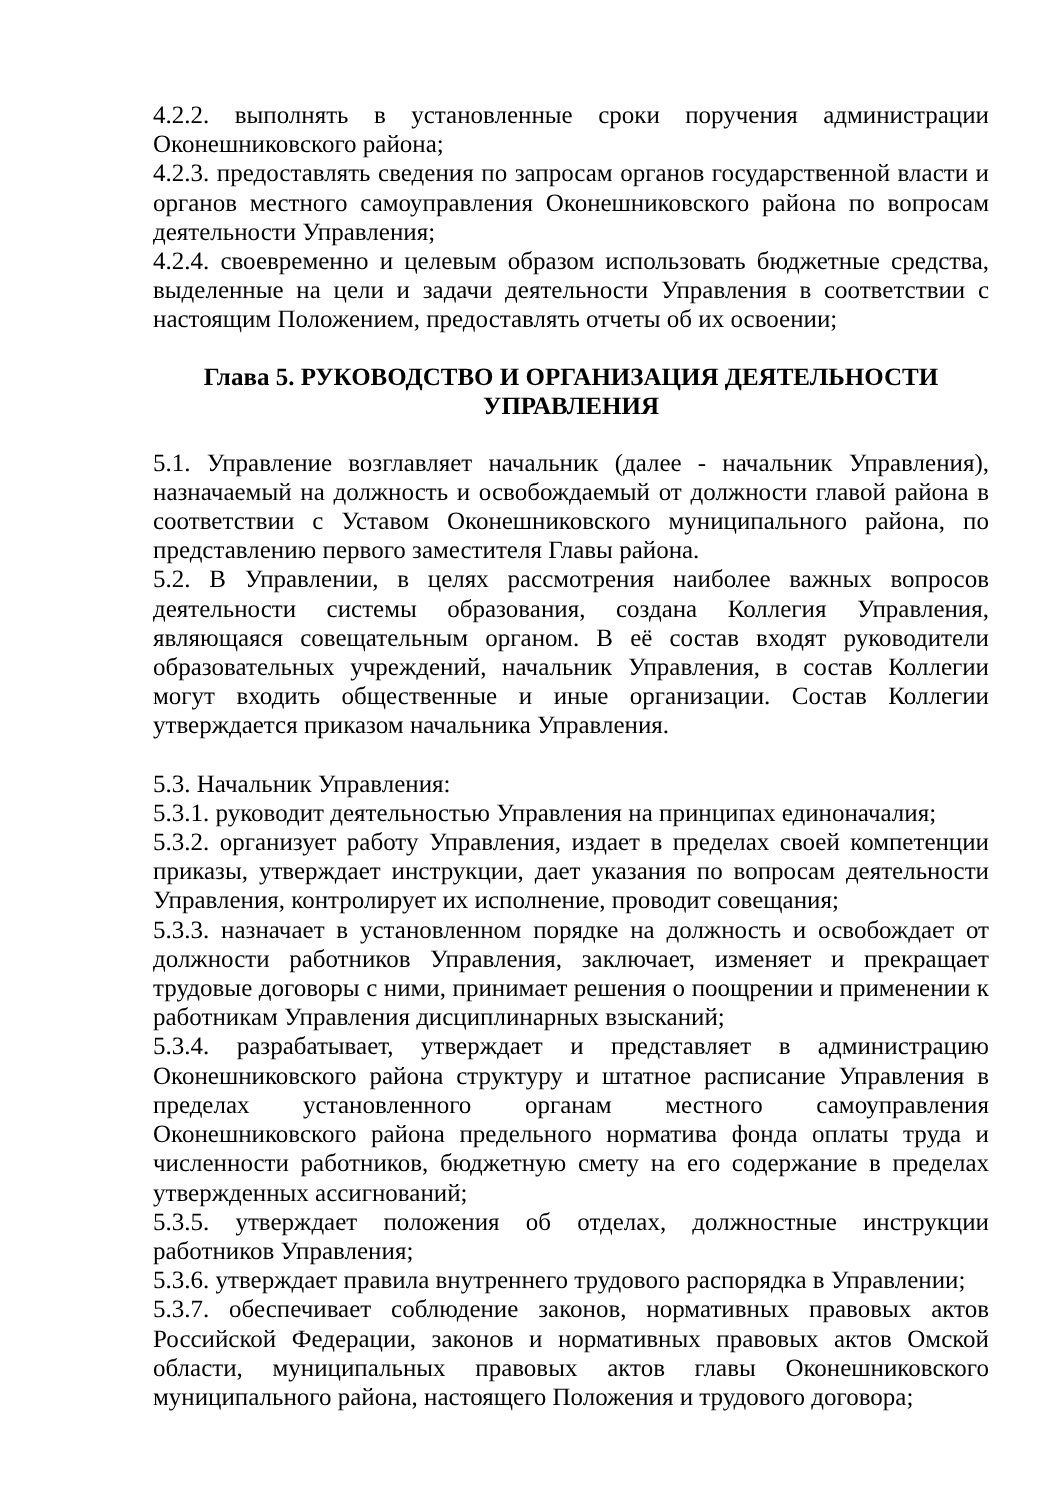4.2.2. выполнять в установленные сроки поручения администрации Оконешниковского района;
4.2.3. предоставлять сведения по запросам органов государственной власти и органов местного самоуправления Оконешниковского района по вопросам деятельности Управления;
4.2.4. своевременно и целевым образом использовать бюджетные средства, выделенные на цели и задачи деятельности Управления в соответствии с настоящим Положением, предоставлять отчеты об их освоении;
Глава 5. РУКОВОДСТВО И ОРГАНИЗАЦИЯ ДЕЯТЕЛЬНОСТИ УПРАВЛЕНИЯ
5.1. Управление возглавляет начальник (далее - начальник Управления), назначаемый на должность и освобождаемый от должности главой района в соответствии с Уставом Оконешниковского муниципального района, по представлению первого заместителя Главы района.
5.2. В Управлении, в целях рассмотрения наиболее важных вопросов деятельности системы образования, создана Коллегия Управления, являющаяся совещательным органом. В её состав входят руководители образовательных учреждений, начальник Управления, в состав Коллегии могут входить общественные и иные организации. Состав Коллегии утверждается приказом начальника Управления.
5.3. Начальник Управления:
5.3.1. руководит деятельностью Управления на принципах единоначалия;
5.3.2. организует работу Управления, издает в пределах своей компетенции приказы, утверждает инструкции, дает указания по вопросам деятельности Управления, контролирует их исполнение, проводит совещания;
5.3.3. назначает в установленном порядке на должность и освобождает от должности работников Управления, заключает, изменяет и прекращает трудовые договоры с ними, принимает решения о поощрении и применении к работникам Управления дисциплинарных взысканий;
5.3.4. разрабатывает, утверждает и представляет в администрацию Оконешниковского района структуру и штатное расписание Управления в пределах установленного органам местного самоуправления Оконешниковского района предельного норматива фонда оплаты труда и численности работников, бюджетную смету на его содержание в пределах утвержденных ассигнований;
5.3.5. утверждает положения об отделах, должностные инструкции работников Управления;
5.3.6. утверждает правила внутреннего трудового распорядка в Управлении;
5.3.7. обеспечивает соблюдение законов, нормативных правовых актов Российской Федерации, законов и нормативных правовых актов Омской области, муниципальных правовых актов главы Оконешниковского муниципального района, настоящего Положения и трудового договора;